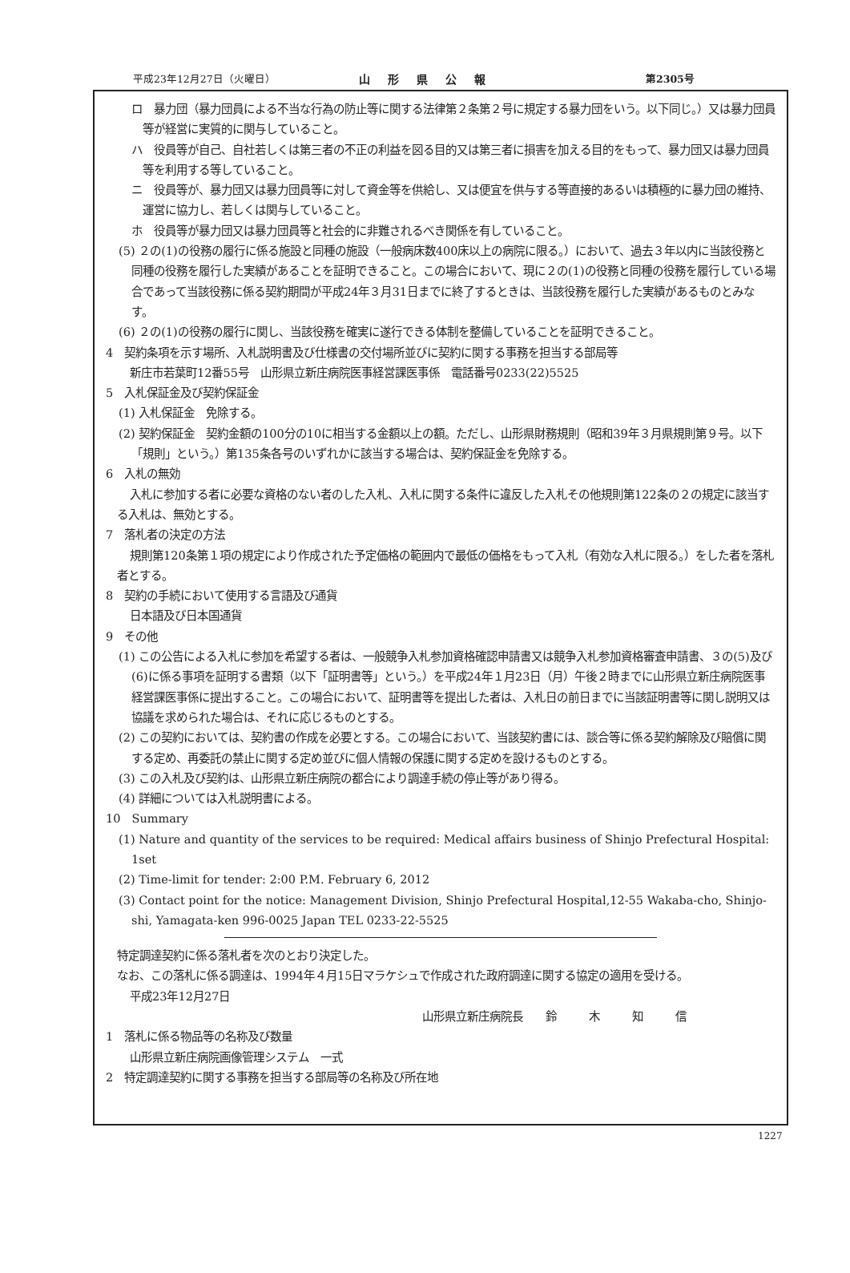平成23年12月27日（火曜日） 山形県公報 第2305号
ロ　暴力団（暴力団員による不当な行為の防止等に関する法律第２条第２号に規定する暴力団をいう。以下同じ。）又は暴力団員等が経営に実質的に関与していること。
ハ　役員等が自己、自社若しくは第三者の不正の利益を図る目的又は第三者に損害を加える目的をもって、暴力団又は暴力団員等を利用する等していること。
ニ　役員等が、暴力団又は暴力団員等に対して資金等を供給し、又は便宜を供与する等直接的あるいは積極的に暴力団の維持、運営に協力し、若しくは関与していること。
ホ　役員等が暴力団又は暴力団員等と社会的に非難されるべき関係を有していること。
(5) ２の(1)の役務の履行に係る施設と同種の施設（一般病床数400床以上の病院に限る。）において、過去３年以内に当該役務と同種の役務を履行した実績があることを証明できること。この場合において、現に２の(1)の役務と同種の役務を履行している場合であって当該役務に係る契約期間が平成24年３月31日までに終了するときは、当該役務を履行した実績があるものとみなす。
(6) ２の(1)の役務の履行に関し、当該役務を確実に遂行できる体制を整備していることを証明できること。
4　契約条項を示す場所、入札説明書及び仕様書の交付場所並びに契約に関する事務を担当する部局等
新庄市若葉町12番55号　山形県立新庄病院医事経営課医事係　電話番号0233(22)5525
5　入札保証金及び契約保証金
(1) 入札保証金　免除する。
(2) 契約保証金　契約金額の100分の10に相当する金額以上の額。ただし、山形県財務規則（昭和39年３月県規則第９号。以下「規則」という。）第135条各号のいずれかに該当する場合は、契約保証金を免除する。
6　入札の無効
入札に参加する者に必要な資格のない者のした入札、入札に関する条件に違反した入札その他規則第122条の２の規定に該当する入札は、無効とする。
7　落札者の決定の方法
規則第120条第１項の規定により作成された予定価格の範囲内で最低の価格をもって入札（有効な入札に限る。）をした者を落札者とする。
8　契約の手続において使用する言語及び通貨
日本語及び日本国通貨
9　その他
(1) この公告による入札に参加を希望する者は、一般競争入札参加資格確認申請書又は競争入札参加資格審査申請書、３の(5)及び(6)に係る事項を証明する書類（以下「証明書等」という。）を平成24年１月23日（月）午後２時までに山形県立新庄病院医事経営課医事係に提出すること。この場合において、証明書等を提出した者は、入札日の前日までに当該証明書等に関し説明又は協議を求められた場合は、それに応じるものとする。
(2) この契約においては、契約書の作成を必要とする。この場合において、当該契約書には、談合等に係る契約解除及び賠償に関する定め、再委託の禁止に関する定め並びに個人情報の保護に関する定めを設けるものとする。
(3) この入札及び契約は、山形県立新庄病院の都合により調達手続の停止等があり得る。
(4) 詳細については入札説明書による。
10　Summary
(1) Nature and quantity of the services to be required: Medical affairs business of Shinjo Prefectural Hospital: 1set
(2) Time-limit for tender: 2:00 P.M. February 6, 2012
(3) Contact point for the notice: Management Division, Shinjo Prefectural Hospital,12-55 Wakaba-cho, Shinjo-shi, Yamagata-ken 996-0025 Japan TEL 0233-22-5525
特定調達契約に係る落札者を次のとおり決定した。
なお、この落札に係る調達は、1994年４月15日マラケシュで作成された政府調達に関する協定の適用を受ける。
平成23年12月27日
山形県立新庄病院長　　鈴木知信
1　落札に係る物品等の名称及び数量
山形県立新庄病院画像管理システム　一式
2　特定調達契約に関する事務を担当する部局等の名称及び所在地
1227